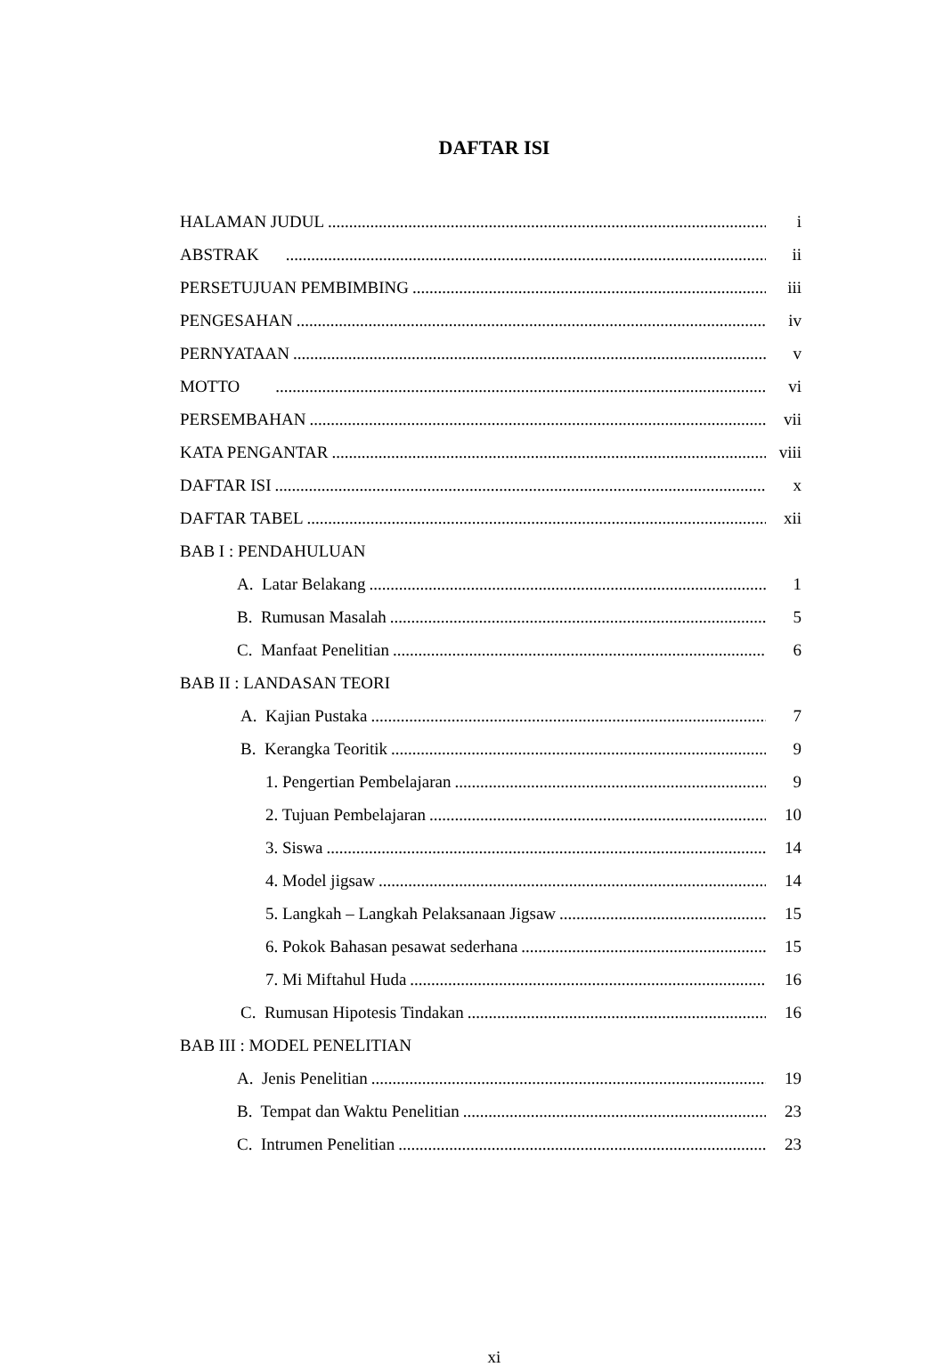DAFTAR ISI
HALAMAN JUDUL i
ABSTRAK ii
PERSETUJUAN PEMBIMBING iii
PENGESAHAN iv
PERNYATAAN v
MOTTO vi
PERSEMBAHAN vii
KATA PENGANTAR viii
DAFTAR ISI x
DAFTAR TABEL xii
BAB I : PENDAHULUAN
A. Latar Belakang 1
B. Rumusan Masalah 5
C. Manfaat Penelitian 6
BAB II : LANDASAN TEORI
A. Kajian Pustaka 7
B. Kerangka Teoritik 9
1. Pengertian Pembelajaran 9
2. Tujuan Pembelajaran 10
3. Siswa 14
4. Model jigsaw 14
5. Langkah – Langkah Pelaksanaan Jigsaw 15
6. Pokok Bahasan pesawat sederhana 15
7. Mi Miftahul Huda 16
C. Rumusan Hipotesis Tindakan 16
BAB III : MODEL PENELITIAN
A. Jenis Penelitian 19
B. Tempat dan Waktu Penelitian 23
C. Intrumen Penelitian 23
xi